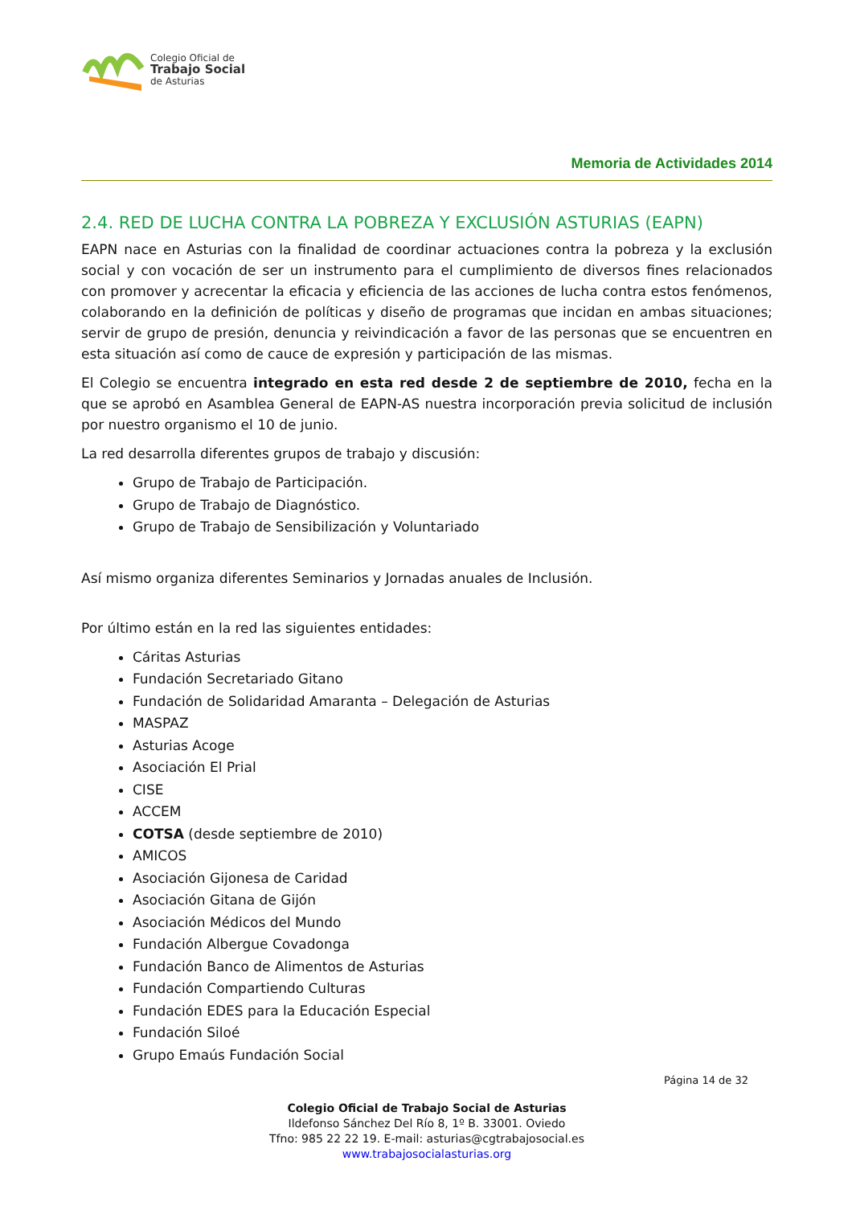Colegio Oficial de
Trabajo Social
de Asturias
Memoria de Actividades 2014
2.4. RED DE LUCHA CONTRA LA POBREZA Y EXCLUSIÓN ASTURIAS (EAPN)
EAPN nace en Asturias con la finalidad de coordinar actuaciones contra la pobreza y la exclusión social y con vocación de ser un instrumento para el cumplimiento de diversos fines relacionados con promover y acrecentar la eficacia y eficiencia de las acciones de lucha contra estos fenómenos, colaborando en la definición de políticas y diseño de programas que incidan en ambas situaciones; servir de grupo de presión, denuncia y reivindicación a favor de las personas que se encuentren en esta situación así como de cauce de expresión y participación de las mismas.
El Colegio se encuentra integrado en esta red desde 2 de septiembre de 2010, fecha en la que se aprobó en Asamblea General de EAPN-AS nuestra incorporación previa solicitud de inclusión por nuestro organismo el 10 de junio.
La red desarrolla diferentes grupos de trabajo y discusión:
Grupo de Trabajo de Participación.
Grupo de Trabajo de Diagnóstico.
Grupo de Trabajo de Sensibilización y Voluntariado
Así mismo organiza diferentes Seminarios y Jornadas anuales de Inclusión.
Por último están en la red las siguientes entidades:
Cáritas Asturias
Fundación Secretariado Gitano
Fundación de Solidaridad Amaranta – Delegación de Asturias
MASPAZ
Asturias Acoge
Asociación El Prial
CISE
ACCEM
COTSA (desde septiembre de 2010)
AMICOS
Asociación Gijonesa de Caridad
Asociación Gitana de Gijón
Asociación Médicos del Mundo
Fundación Albergue Covadonga
Fundación Banco de Alimentos de Asturias
Fundación Compartiendo Culturas
Fundación EDES para la Educación Especial
Fundación Siloé
Grupo Emaús Fundación Social
Página 14 de 32
Colegio Oficial de Trabajo Social de Asturias
Ildefonso Sánchez Del Río 8, 1º B. 33001. Oviedo
Tfno: 985 22 22 19. E-mail: asturias@cgtrabajosocial.es
www.trabajosocialasturias.org